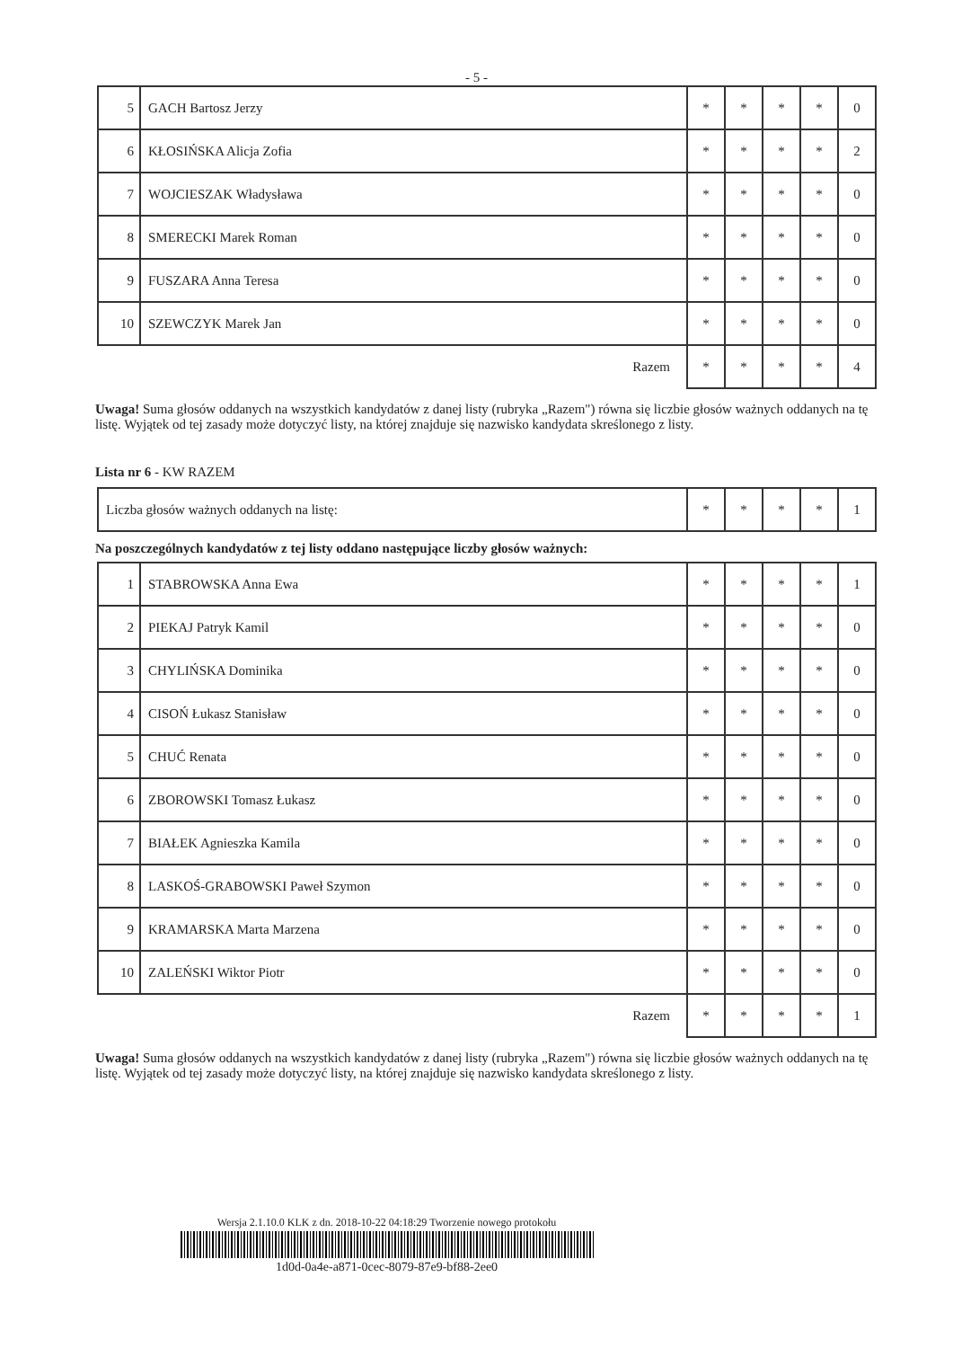- 5 -
| 5 | GACH Bartosz Jerzy | * | * | * | * | 0 |
| 6 | KŁOSIŃSKA Alicja Zofia | * | * | * | * | 2 |
| 7 | WOJCIESZAK Władysława | * | * | * | * | 0 |
| 8 | SMERECKI Marek Roman | * | * | * | * | 0 |
| 9 | FUSZARA Anna Teresa | * | * | * | * | 0 |
| 10 | SZEWCZYK Marek Jan | * | * | * | * | 0 |
| Razem | | * | * | * | * | 4 |
Uwaga! Suma głosów oddanych na wszystkich kandydatów z danej listy (rubryka „Razem") równa się liczbie głosów ważnych oddanych na tę listę. Wyjątek od tej zasady może dotyczyć listy, na której znajduje się nazwisko kandydata skreślonego z listy.
Lista nr 6 - KW RAZEM
| Liczba głosów ważnych oddanych na listę: | * | * | * | * | 1 |
Na poszczególnych kandydatów z tej listy oddano następujące liczby głosów ważnych:
| 1 | STABROWSKA Anna Ewa | * | * | * | * | 1 |
| 2 | PIEKAJ Patryk Kamil | * | * | * | * | 0 |
| 3 | CHYLIŃSKA Dominika | * | * | * | * | 0 |
| 4 | CISOŃ Łukasz Stanisław | * | * | * | * | 0 |
| 5 | CHUĆ Renata | * | * | * | * | 0 |
| 6 | ZBOROWSKI Tomasz Łukasz | * | * | * | * | 0 |
| 7 | BIAŁEK Agnieszka Kamila | * | * | * | * | 0 |
| 8 | LASKOŚ-GRABOWSKI Paweł Szymon | * | * | * | * | 0 |
| 9 | KRAMARSKA Marta Marzena | * | * | * | * | 0 |
| 10 | ZALEŃSKI Wiktor Piotr | * | * | * | * | 0 |
| Razem | | * | * | * | * | 1 |
Uwaga! Suma głosów oddanych na wszystkich kandydatów z danej listy (rubryka „Razem") równa się liczbie głosów ważnych oddanych na tę listę. Wyjątek od tej zasady może dotyczyć listy, na której znajduje się nazwisko kandydata skreślonego z listy.
Wersja 2.1.10.0 KLK z dn. 2018-10-22 04:18:29 Tworzenie nowego protokołu
1d0d-0a4e-a871-0cec-8079-87e9-bf88-2ee0